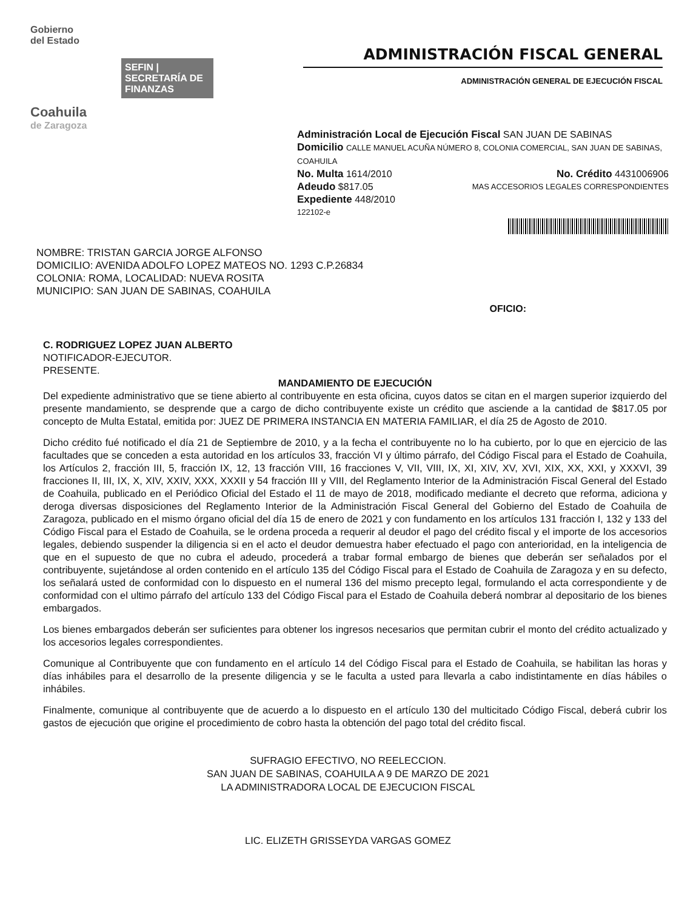Gobierno
del Estado
SEFIN | SECRETARÍA DE FINANZAS
Coahuila
de Zaragoza
ADMINISTRACIÓN FISCAL GENERAL
ADMINISTRACIÓN GENERAL DE EJECUCIÓN FISCAL
Administración Local de Ejecución Fiscal SAN JUAN DE SABINAS
Domicilio CALLE MANUEL ACUÑA NÚMERO 8, COLONIA COMERCIAL, SAN JUAN DE SABINAS, COAHUILA
No. Multa 1614/2010 No. Crédito 4431006906
Adeudo $817.05 MAS ACCESORIOS LEGALES CORRESPONDIENTES
Expediente 448/2010
122102-e
NOMBRE: TRISTAN GARCIA JORGE ALFONSO
DOMICILIO: AVENIDA ADOLFO LOPEZ MATEOS NO. 1293 C.P.26834
COLONIA: ROMA, LOCALIDAD: NUEVA ROSITA
MUNICIPIO: SAN JUAN DE SABINAS, COAHUILA
OFICIO:
C. RODRIGUEZ LOPEZ JUAN ALBERTO
NOTIFICADOR-EJECUTOR.
PRESENTE.
MANDAMIENTO DE EJECUCIÓN
Del expediente administrativo que se tiene abierto al contribuyente en esta oficina, cuyos datos se citan en el margen superior izquierdo del presente mandamiento, se desprende que a cargo de dicho contribuyente existe un crédito que asciende a la cantidad de $817.05 por concepto de Multa Estatal, emitida por: JUEZ DE PRIMERA INSTANCIA EN MATERIA FAMILIAR, el día 25 de Agosto de 2010.
Dicho crédito fué notificado el día 21 de Septiembre de 2010, y a la fecha el contribuyente no lo ha cubierto, por lo que en ejercicio de las facultades que se conceden a esta autoridad en los artículos 33, fracción VI y último párrafo, del Código Fiscal para el Estado de Coahuila, los Artículos 2, fracción III, 5, fracción IX, 12, 13 fracción VIII, 16 fracciones V, VII, VIII, IX, XI, XIV, XV, XVI, XIX, XX, XXI, y XXXVI, 39 fracciones II, III, IX, X, XIV, XXIV, XXX, XXXII y 54 fracción III y VIII, del Reglamento Interior de la Administración Fiscal General del Estado de Coahuila, publicado en el Periódico Oficial del Estado el 11 de mayo de 2018, modificado mediante el decreto que reforma, adiciona y deroga diversas disposiciones del Reglamento Interior de la Administración Fiscal General del Gobierno del Estado de Coahuila de Zaragoza, publicado en el mismo órgano oficial del día 15 de enero de 2021 y con fundamento en los artículos 131 fracción I, 132 y 133 del Código Fiscal para el Estado de Coahuila, se le ordena proceda a requerir al deudor el pago del crédito fiscal y el importe de los accesorios legales, debiendo suspender la diligencia si en el acto el deudor demuestra haber efectuado el pago con anterioridad, en la inteligencia de que en el supuesto de que no cubra el adeudo, procederá a trabar formal embargo de bienes que deberán ser señalados por el contribuyente, sujetándose al orden contenido en el artículo 135 del Código Fiscal para el Estado de Coahuila de Zaragoza y en su defecto, los señalará usted de conformidad con lo dispuesto en el numeral 136 del mismo precepto legal, formulando el acta correspondiente y de conformidad con el ultimo párrafo del artículo 133 del Código Fiscal para el Estado de Coahuila deberá nombrar al depositario de los bienes embargados.
Los bienes embargados deberán ser suficientes para obtener los ingresos necesarios que permitan cubrir el monto del crédito actualizado y los accesorios legales correspondientes.
Comunique al Contribuyente que con fundamento en el artículo 14 del Código Fiscal para el Estado de Coahuila, se habilitan las horas y días inhábiles para el desarrollo de la presente diligencia y se le faculta a usted para llevarla a cabo indistintamente en días hábiles o inhábiles.
Finalmente, comunique al contribuyente que de acuerdo a lo dispuesto en el artículo 130 del multicitado Código Fiscal, deberá cubrir los gastos de ejecución que origine el procedimiento de cobro hasta la obtención del pago total del crédito fiscal.
SUFRAGIO EFECTIVO, NO REELECCION.
SAN JUAN DE SABINAS, COAHUILA A 9 DE MARZO DE 2021
LA ADMINISTRADORA LOCAL DE EJECUCION FISCAL
LIC. ELIZETH GRISSEYDA VARGAS GOMEZ